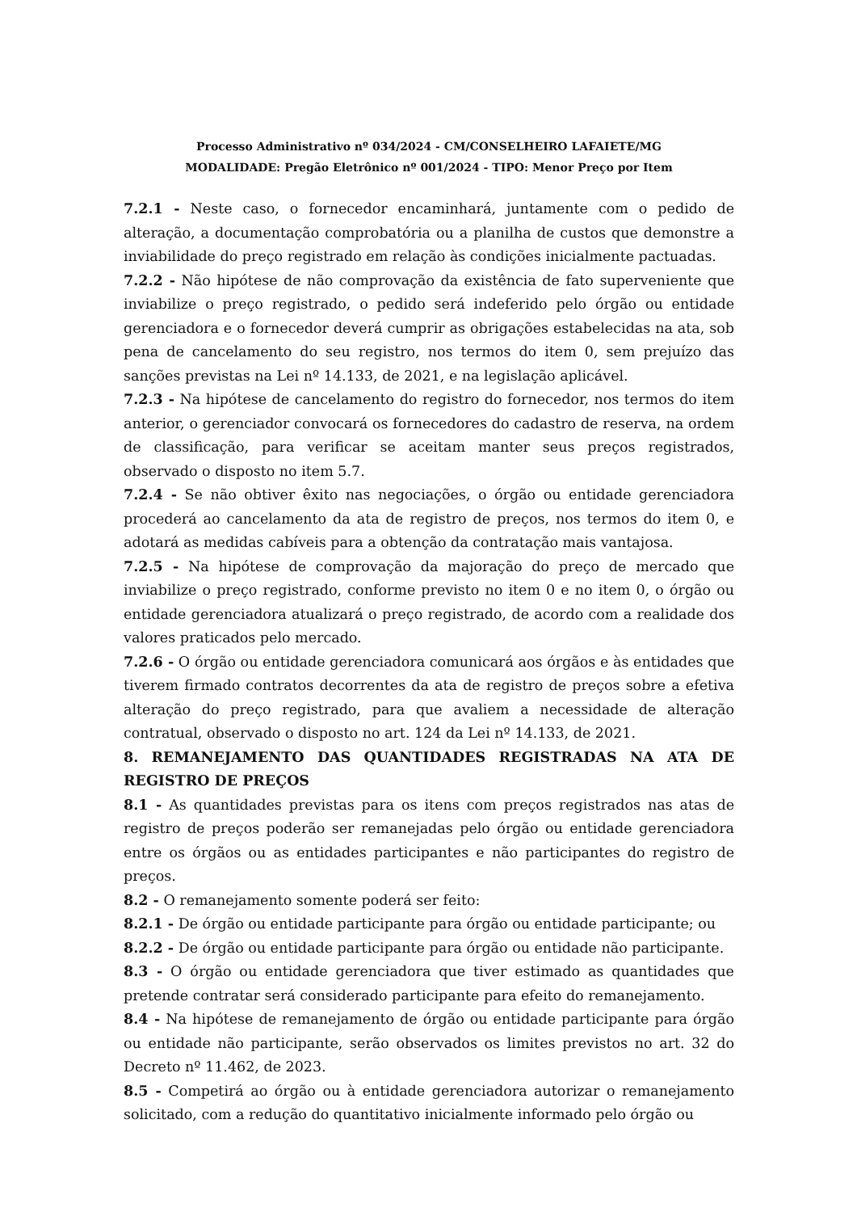Processo Administrativo nº 034/2024 - CM/CONSELHEIRO LAFAIETE/MG
MODALIDADE: Pregão Eletrônico nº 001/2024 - TIPO: Menor Preço por Item
7.2.1 - Neste caso, o fornecedor encaminhará, juntamente com o pedido de alteração, a documentação comprobatória ou a planilha de custos que demonstre a inviabilidade do preço registrado em relação às condições inicialmente pactuadas.
7.2.2 - Não hipótese de não comprovação da existência de fato superveniente que inviabilize o preço registrado, o pedido será indeferido pelo órgão ou entidade gerenciadora e o fornecedor deverá cumprir as obrigações estabelecidas na ata, sob pena de cancelamento do seu registro, nos termos do item 0, sem prejuízo das sanções previstas na Lei nº 14.133, de 2021, e na legislação aplicável.
7.2.3 - Na hipótese de cancelamento do registro do fornecedor, nos termos do item anterior, o gerenciador convocará os fornecedores do cadastro de reserva, na ordem de classificação, para verificar se aceitam manter seus preços registrados, observado o disposto no item 5.7.
7.2.4 - Se não obtiver êxito nas negociações, o órgão ou entidade gerenciadora procederá ao cancelamento da ata de registro de preços, nos termos do item 0, e adotará as medidas cabíveis para a obtenção da contratação mais vantajosa.
7.2.5 - Na hipótese de comprovação da majoração do preço de mercado que inviabilize o preço registrado, conforme previsto no item 0 e no item 0, o órgão ou entidade gerenciadora atualizará o preço registrado, de acordo com a realidade dos valores praticados pelo mercado.
7.2.6 - O órgão ou entidade gerenciadora comunicará aos órgãos e às entidades que tiverem firmado contratos decorrentes da ata de registro de preços sobre a efetiva alteração do preço registrado, para que avaliem a necessidade de alteração contratual, observado o disposto no art. 124 da Lei nº 14.133, de 2021.
8. REMANEJAMENTO DAS QUANTIDADES REGISTRADAS NA ATA DE REGISTRO DE PREÇOS
8.1 - As quantidades previstas para os itens com preços registrados nas atas de registro de preços poderão ser remanejadas pelo órgão ou entidade gerenciadora entre os órgãos ou as entidades participantes e não participantes do registro de preços.
8.2 - O remanejamento somente poderá ser feito:
8.2.1 - De órgão ou entidade participante para órgão ou entidade participante; ou
8.2.2 - De órgão ou entidade participante para órgão ou entidade não participante.
8.3 - O órgão ou entidade gerenciadora que tiver estimado as quantidades que pretende contratar será considerado participante para efeito do remanejamento.
8.4 - Na hipótese de remanejamento de órgão ou entidade participante para órgão ou entidade não participante, serão observados os limites previstos no art. 32 do Decreto nº 11.462, de 2023.
8.5 - Competirá ao órgão ou à entidade gerenciadora autorizar o remanejamento solicitado, com a redução do quantitativo inicialmente informado pelo órgão ou